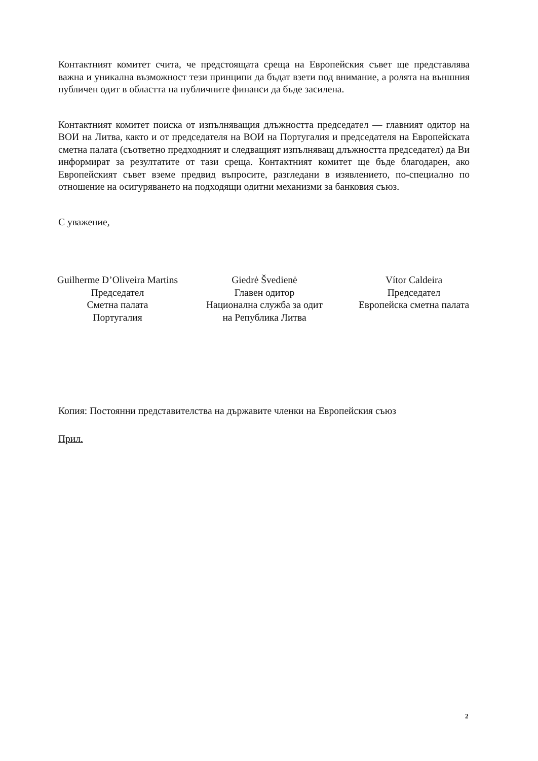Контактният комитет счита, че предстоящата среща на Европейския съвет ще представлява важна и уникална възможност тези принципи да бъдат взети под внимание, а ролята на външния публичен одит в областта на публичните финанси да бъде засилена.
Контактният комитет поиска от изпълняващия длъжността председател — главният одитор на ВОИ на Литва, както и от председателя на ВОИ на Португалия и председателя на Европейската сметна палата (съответно предходният и следващият изпълняващ длъжността председател) да Ви информират за резултатите от тази среща. Контактният комитет ще бъде благодарен, ако Европейският съвет вземе предвид въпросите, разгледани в изявлението, по-специално по отношение на осигуряването на подходящи одитни механизми за банковия съюз.
С уважение,
Guilherme D’Oliveira Martins
Председател
Сметна палата
Португалия
Giedrė Švedienė
Главен одитор
Национална служба за одит
на Република Литва
Vítor Caldeira
Председател
Европейска сметна палата
Копия: Постоянни представителства на държавите членки на Европейския съюз
Прил.
2